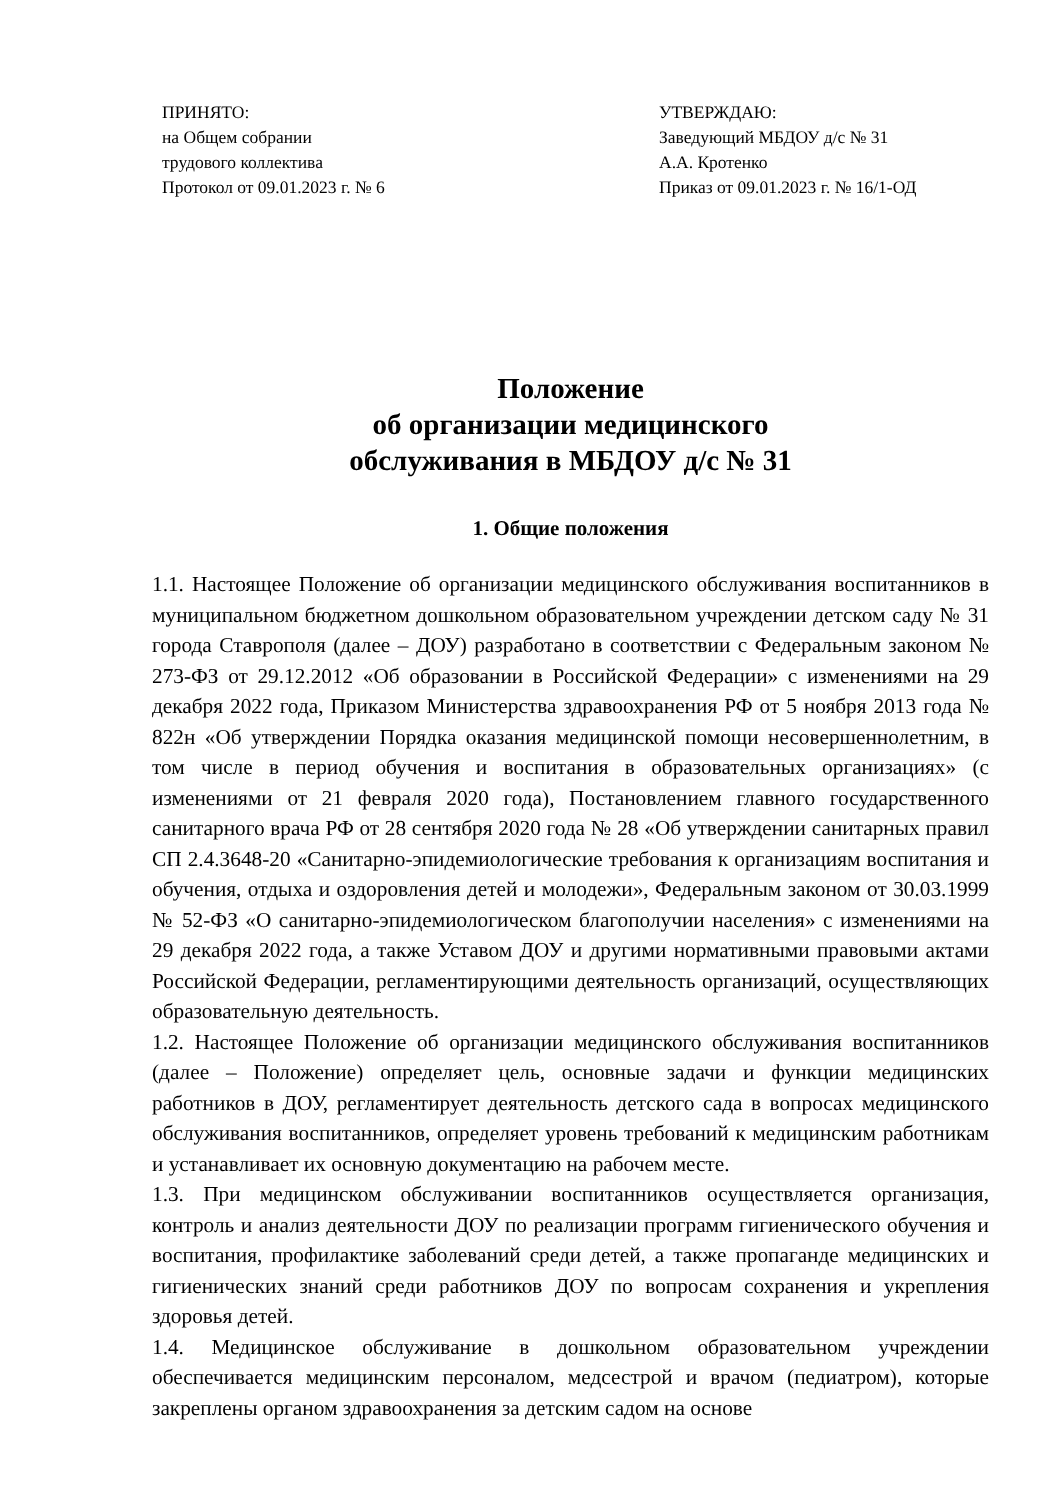ПРИНЯТО:
на Общем собрании
трудового коллектива
Протокол от 09.01.2023 г. № 6
УТВЕРЖДАЮ:
Заведующий МБДОУ д/с № 31
А.А. Кротенко
Приказ от 09.01.2023 г. № 16/1-ОД
Положение
об организации медицинского
обслуживания в МБДОУ д/с № 31
1. Общие положения
1.1. Настоящее Положение об организации медицинского обслуживания воспитанников в муниципальном бюджетном дошкольном образовательном учреждении детском саду № 31 города Ставрополя (далее – ДОУ) разработано в соответствии с Федеральным законом № 273-ФЗ от 29.12.2012 «Об образовании в Российской Федерации» с изменениями на 29 декабря 2022 года, Приказом Министерства здравоохранения РФ от 5 ноября 2013 года № 822н «Об утверждении Порядка оказания медицинской помощи несовершеннолетним, в том числе в период обучения и воспитания в образовательных организациях» (с изменениями от 21 февраля 2020 года), Постановлением главного государственного санитарного врача РФ от 28 сентября 2020 года № 28 «Об утверждении санитарных правил СП 2.4.3648-20 «Санитарно-эпидемиологические требования к организациям воспитания и обучения, отдыха и оздоровления детей и молодежи», Федеральным законом от 30.03.1999 № 52-ФЗ «О санитарно-эпидемиологическом благополучии населения» с изменениями на 29 декабря 2022 года, а также Уставом ДОУ и другими нормативными правовыми актами Российской Федерации, регламентирующими деятельность организаций, осуществляющих образовательную деятельность.
1.2. Настоящее Положение об организации медицинского обслуживания воспитанников (далее – Положение) определяет цель, основные задачи и функции медицинских работников в ДОУ, регламентирует деятельность детского сада в вопросах медицинского обслуживания воспитанников, определяет уровень требований к медицинским работникам и устанавливает их основную документацию на рабочем месте.
1.3. При медицинском обслуживании воспитанников осуществляется организация, контроль и анализ деятельности ДОУ по реализации программ гигиенического обучения и воспитания, профилактике заболеваний среди детей, а также пропаганде медицинских и гигиенических знаний среди работников ДОУ по вопросам сохранения и укрепления здоровья детей.
1.4. Медицинское обслуживание в дошкольном образовательном учреждении обеспечивается медицинским персоналом, медсестрой и врачом (педиатром), которые закреплены органом здравоохранения за детским садом на основе